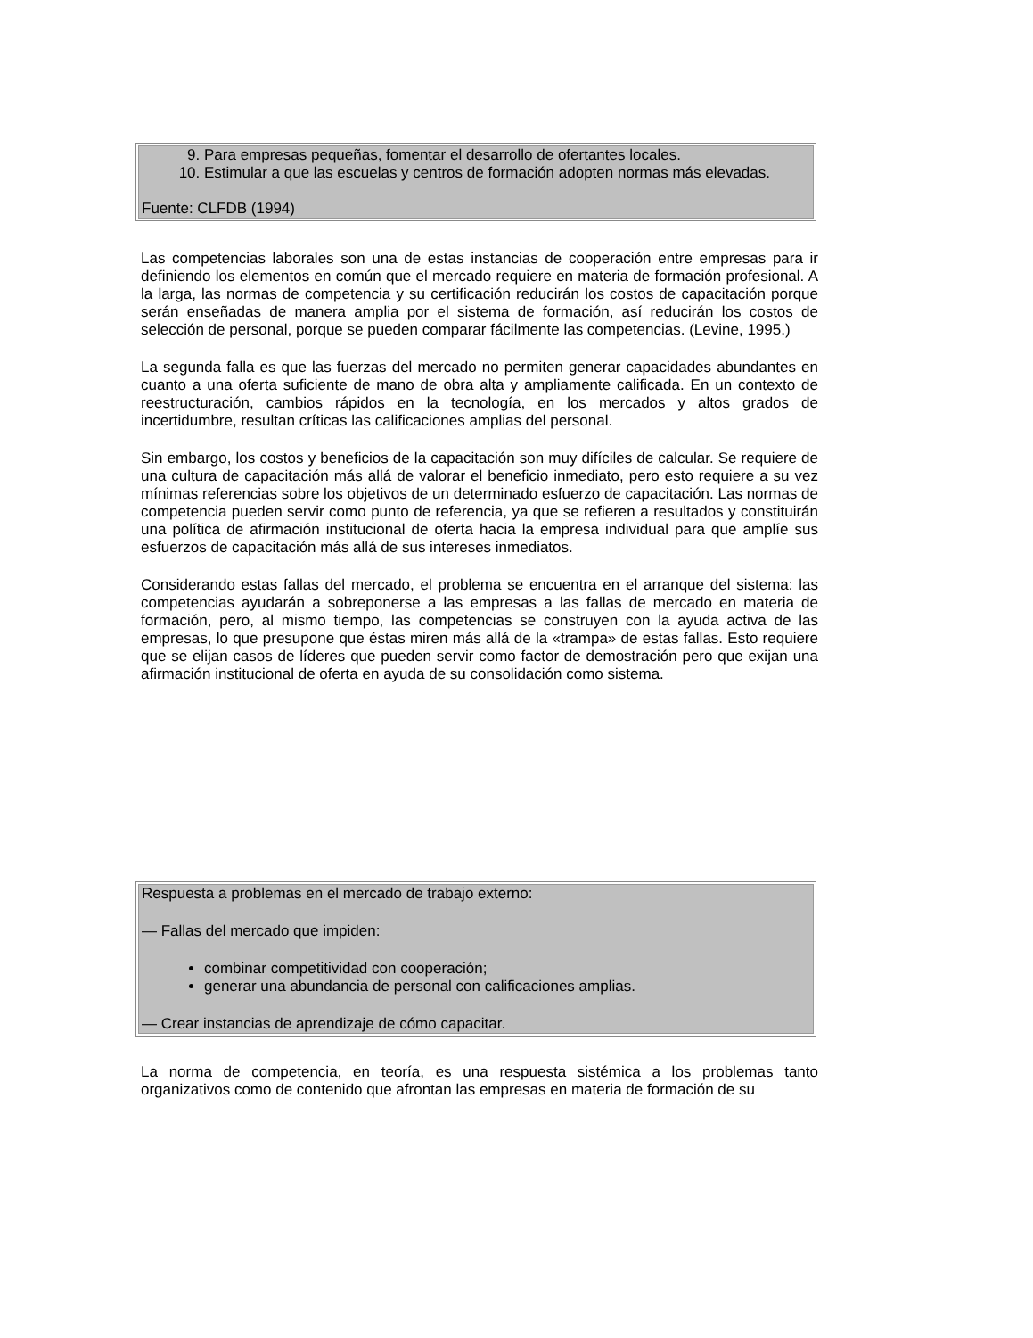| 9. Para empresas pequeñas, fomentar el desarrollo de ofertantes locales. 10. Estimular a que las escuelas y centros de formación adopten normas más elevadas. Fuente: CLFDB (1994) |
Las competencias laborales son una de estas instancias de cooperación entre empresas para ir definiendo los elementos en común que el mercado requiere en materia de formación profesional. A la larga, las normas de competencia y su certificación reducirán los costos de capacitación porque serán enseñadas de manera amplia por el sistema de formación, así reducirán los costos de selección de personal, porque se pueden comparar fácilmente las competencias. (Levine, 1995.)
La segunda falla es que las fuerzas del mercado no permiten generar capacidades abundantes en cuanto a una oferta suficiente de mano de obra alta y ampliamente calificada. En un contexto de reestructuración, cambios rápidos en la tecnología, en los mercados y altos grados de incertidumbre, resultan críticas las calificaciones amplias del personal.
Sin embargo, los costos y beneficios de la capacitación son muy difíciles de calcular. Se requiere de una cultura de capacitación más allá de valorar el beneficio inmediato, pero esto requiere a su vez mínimas referencias sobre los objetivos de un determinado esfuerzo de capacitación. Las normas de competencia pueden servir como punto de referencia, ya que se refieren a resultados y constituirán una política de afirmación institucional de oferta hacia la empresa individual para que amplíe sus esfuerzos de capacitación más allá de sus intereses inmediatos.
Considerando estas fallas del mercado, el problema se encuentra en el arranque del sistema: las competencias ayudarán a sobreponerse a las empresas a las fallas de mercado en materia de formación, pero, al mismo tiempo, las competencias se construyen con la ayuda activa de las empresas, lo que presupone que éstas miren más allá de la «trampa» de estas fallas. Esto requiere que se elijan casos de líderes que pueden servir como factor de demostración pero que exijan una afirmación institucional de oferta en ayuda de su consolidación como sistema.
| Respuesta a problemas en el mercado de trabajo externo: — Fallas del mercado que impiden: combinar competitividad con cooperación; generar una abundancia de personal con calificaciones amplias. — Crear instancias de aprendizaje de cómo capacitar. |
La norma de competencia, en teoría, es una respuesta sistémica a los problemas tanto organizativos como de contenido que afrontan las empresas en materia de formación de su